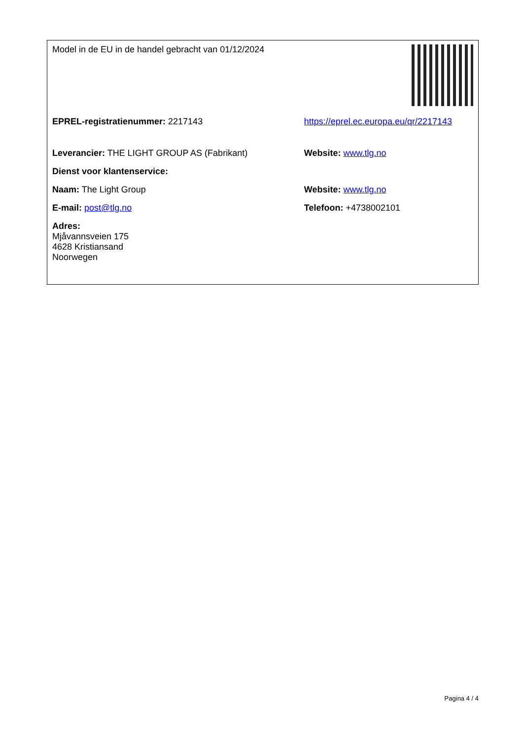| Model in de EU in de handel gebracht van 01/12/2024 | |
| EPREL-registratienummer: 2217143 | https://eprel.ec.europa.eu/qr/2217143 |
| Leverancier: THE LIGHT GROUP AS (Fabrikant) | Website: www.tlg.no |
| Dienst voor klantenservice: | |
| Naam: The Light Group | Website: www.tlg.no |
| E-mail: post@tlg.no | Telefoon: +4738002101 |
| Adres: Mjåvannsveien 175 4628 Kristiansand Noorwegen | |
Pagina 4 / 4